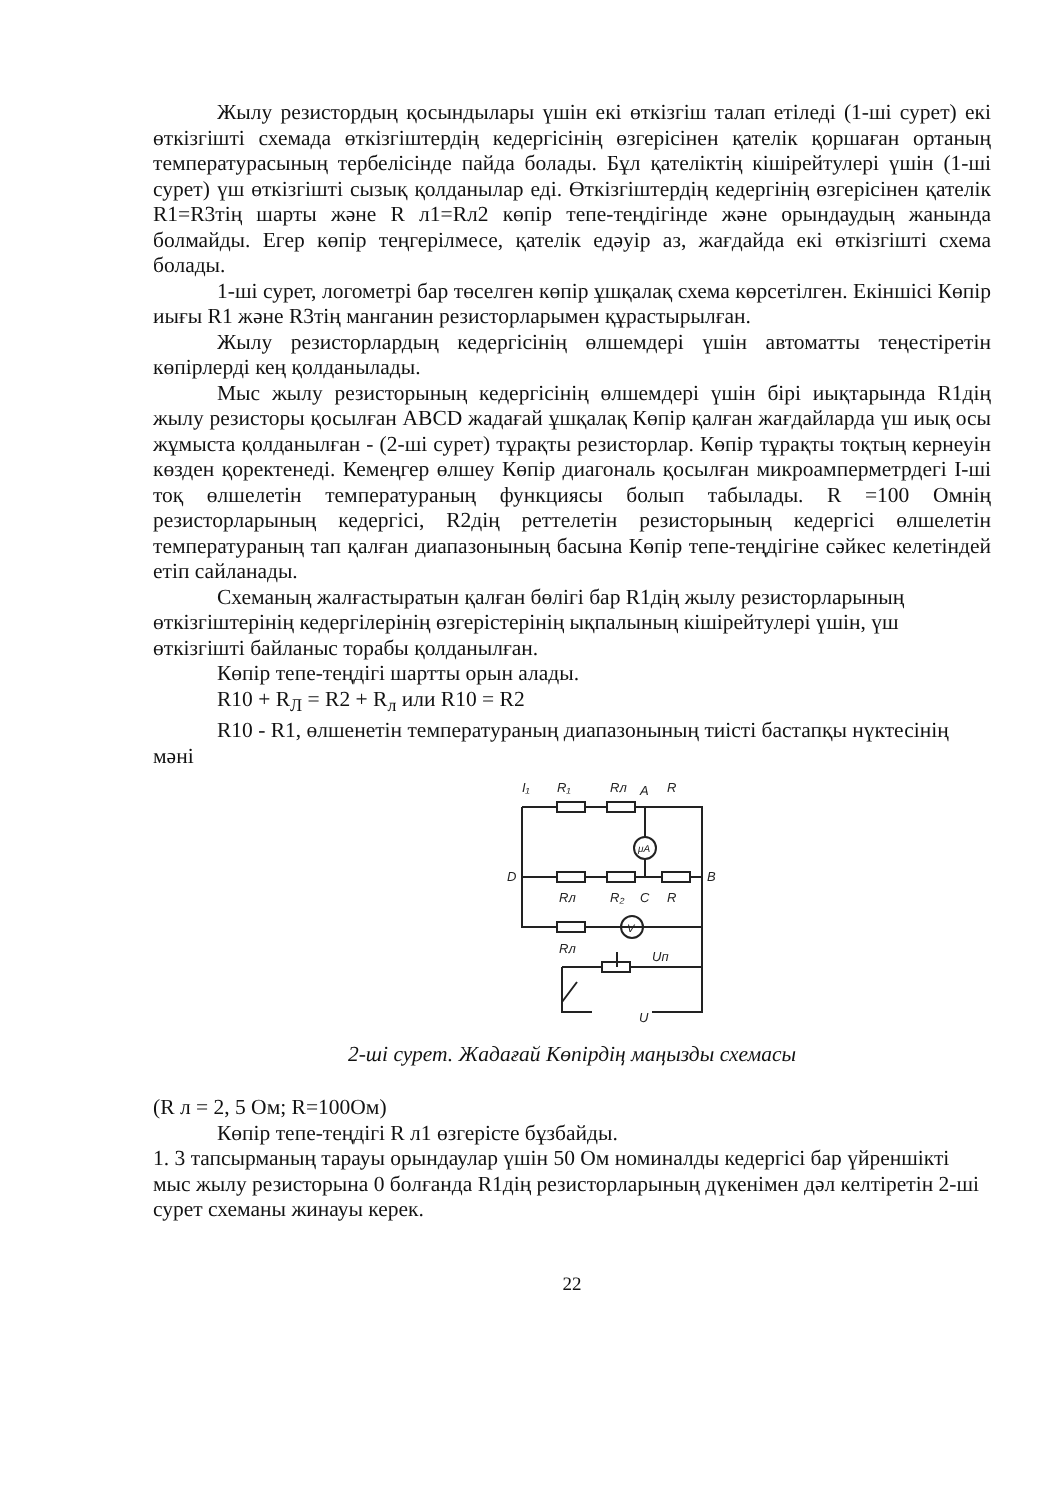Жылу резистордың қосындылары үшін екі өткізгіш талап етіледі (1-ші сурет) екі өткізгішті схемада өткізгіштердің кедергісінің өзгерісінен қателік қоршаған ортаның температурасының тербелісінде пайда болады. Бұл қателіктің кішірейтулері үшін (1-ші сурет) үш өткізгішті сызық қолданылар еді. Өткізгіштердің кедергінің өзгерісінен қателік R1=R3тің шарты және R л1=Rл2 көпір тепе-теңдігінде және орындаудың жанында болмайды. Егер көпір теңгерілмесе, қателік едәуір аз, жағдайда екі өткізгішті схема болады.
1-ші сурет, логометрі бар төселген көпір ұшқалақ схема көрсетілген. Екіншісі Көпір иығы R1 және R3тің манганин резисторларымен құрастырылған.
Жылу резисторлардың кедергісінің өлшемдері үшін автоматты теңестіретін көпірлерді кең қолданылады.
Мыс жылу резисторының кедергісінің өлшемдері үшін бірі иықтарында R1дің жылу резисторы қосылған ABCD жадағай ұшқалақ Көпір қалған жағдайларда үш иық осы жұмыста қолданылған - (2-ші сурет) тұрақты резисторлар. Көпір тұрақты тоқтың кернеуін көзден қоректенеді. Кемеңгер өлшеу Көпір диагональ қосылған микроамперметрдегі I-ші тоқ өлшелетін температураның функциясы болып табылады. R =100 Омнің резисторларының кедергісі, R2дің реттелетін резисторының кедергісі өлшелетін температураның тап қалған диапазонының басына Көпір тепе-теңдігіне сәйкес келетіндей етіп сайланады.
Схеманың жалғастыратын қалған бөлігі бар R1дің жылу резисторларының өткізгіштерінің кедергілерінің өзгерістерінің ықпалының кішірейтулері үшін, үш өткізгішті байланыс торабы қолданылған.
Көпір тепе-теңдігі шартты орын алады.
R10 + R<sub>Л</sub> = R2 + R<sub>л</sub> или R10 = R2
R10 - R1, өлшенетін температураның диапазонының тиісті бастапқы нүктесінің мәні
I₁
R₁
Rл
A
R
D
B
Rл
R₂
C
R
Rл
Uп
U
μA
V
2-ші сурет. Жадағай Көпірдің маңызды схемасы
(R л = 2, 5 Ом; R=100Ом)
Көпір тепе-теңдігі R л1 өзгерісте бұзбайды.
1. 3 тапсырманың тарауы орындаулар үшін 50 Ом номиналды кедергісі бар үйреншікті мыс жылу резисторына 0 болғанда R1дің резисторларының дүкенімен дәл келтіретін 2-ші сурет схеманы жинауы керек.
22